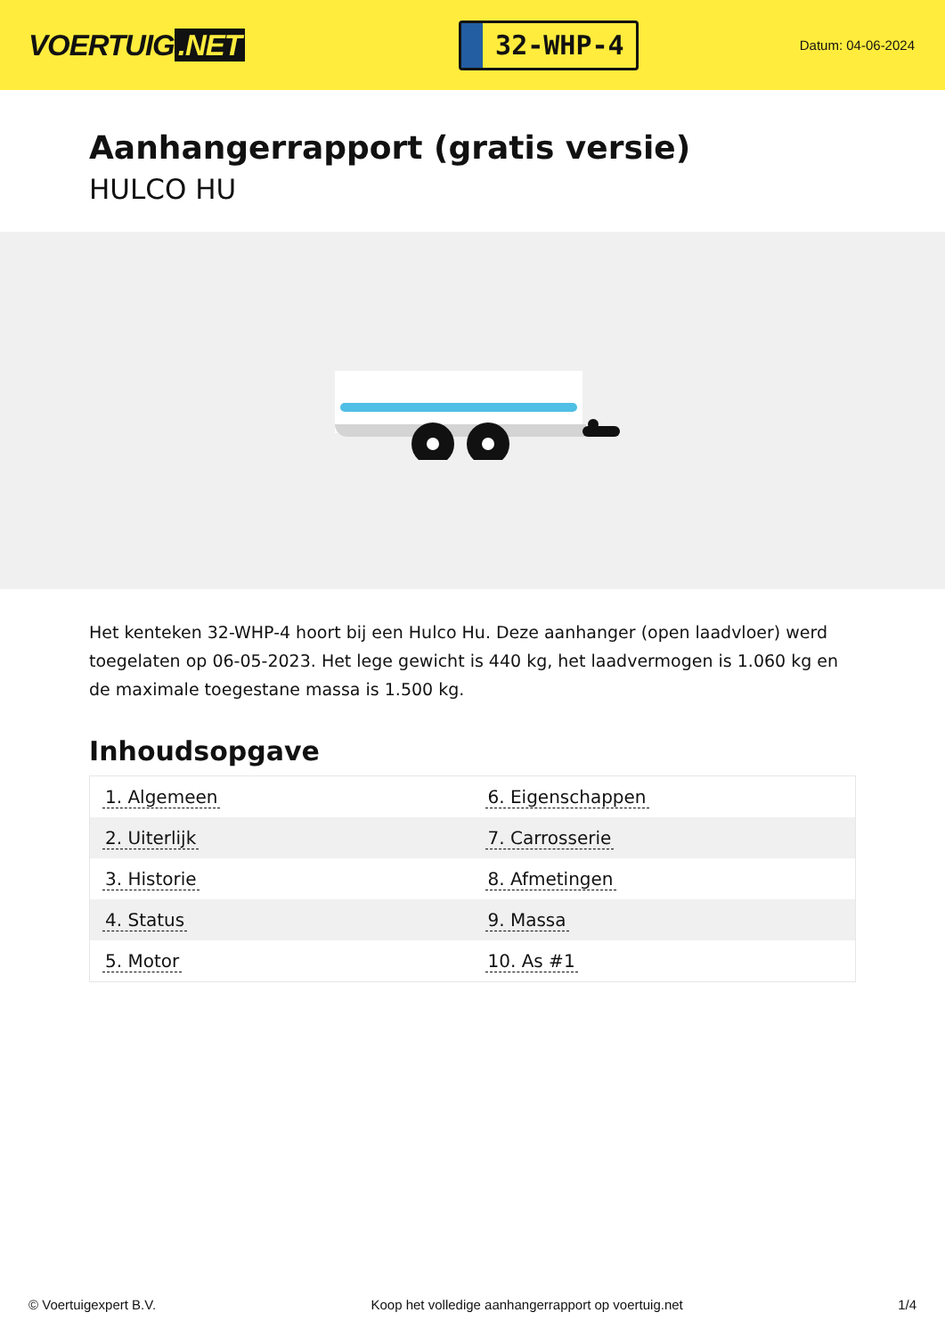VOERTUIG.NET
32-WHP-4
Datum: 04-06-2024
Aanhangerrapport (gratis versie)
HULCO HU
Het kenteken 32-WHP-4 hoort bij een Hulco Hu. Deze aanhanger (open laadvloer) werd toegelaten op 06-05-2023. Het lege gewicht is 440 kg, het laadvermogen is 1.060 kg en de maximale toegestane massa is 1.500 kg.
Inhoudsopgave
| 1. Algemeen | 6. Eigenschappen |
| 2. Uiterlijk | 7. Carrosserie |
| 3. Historie | 8. Afmetingen |
| 4. Status | 9. Massa |
| 5. Motor | 10. As #1 |
© Voertuigexpert B.V. Koop het volledige aanhangerrapport op voertuig.net 1/4